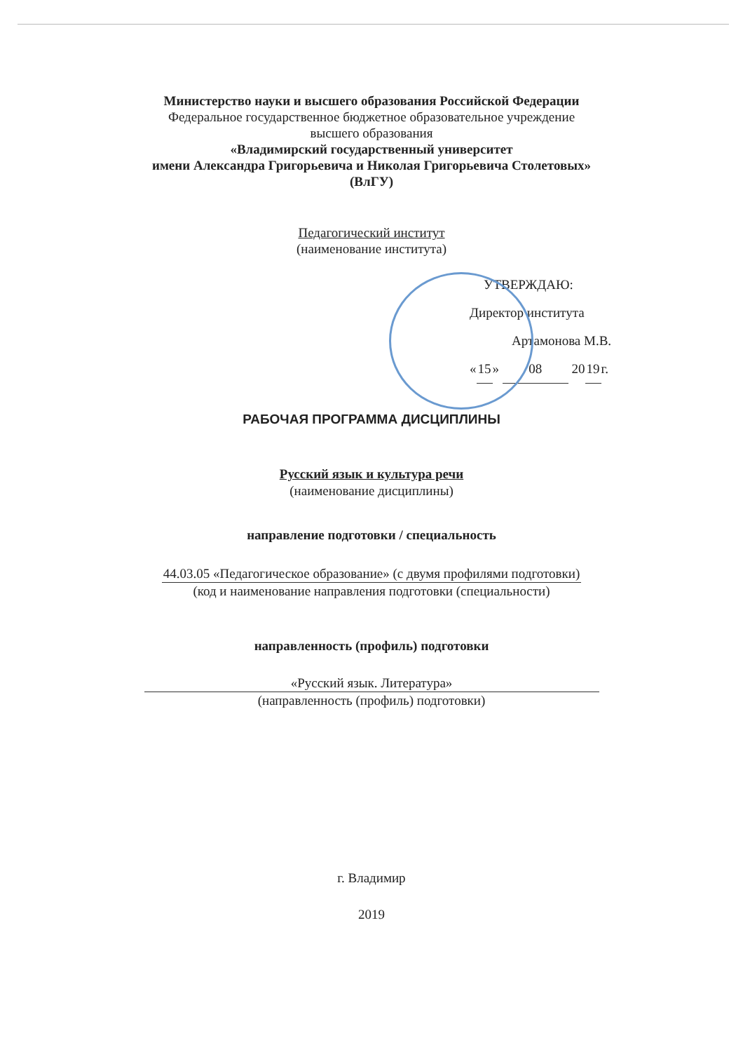Министерство науки и высшего образования Российской Федерации
Федеральное государственное бюджетное образовательное учреждение
высшего образования
«Владимирский государственный университет
имени Александра Григорьевича и Николая Григорьевича Столетовых»
(ВлГУ)
Педагогический институт
(наименование института)
УТВЕРЖДАЮ:
Директор института
Артамонова М.В.
«15» 08 2019г.
РАБОЧАЯ ПРОГРАММА ДИСЦИПЛИНЫ
Русский язык и культура речи
(наименование дисциплины)
направление подготовки / специальность
44.03.05 «Педагогическое образование» (с двумя профилями подготовки)
(код и наименование направления подготовки (специальности)
направленность (профиль) подготовки
«Русский язык. Литература»
(направленность (профиль) подготовки)
г. Владимир
2019